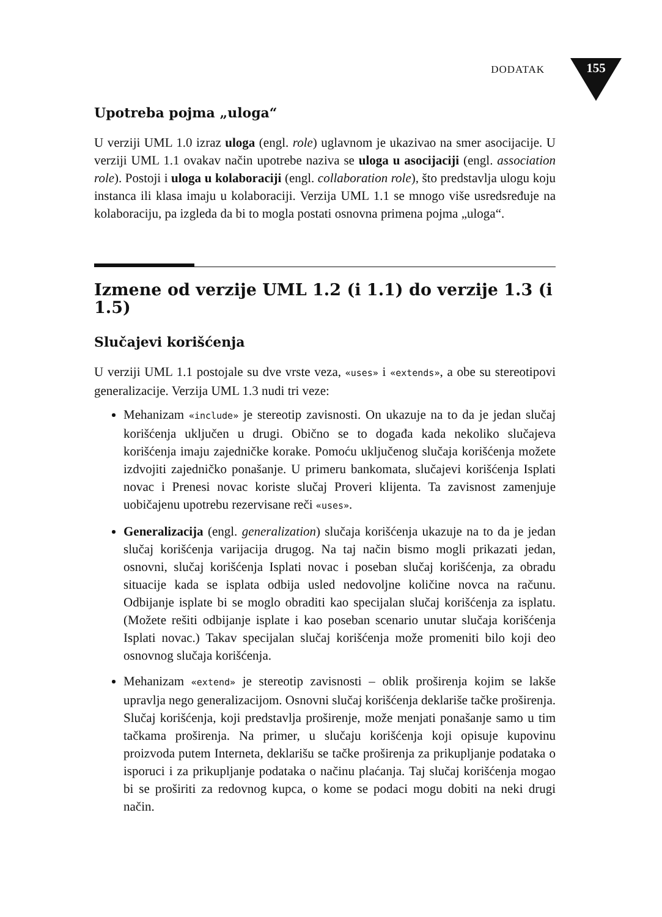DODATAK
155
Upotreba pojma „uloga“
U verziji UML 1.0 izraz uloga (engl. role) uglavnom je ukazivao na smer asocijacije. U verziji UML 1.1 ovakav način upotrebe naziva se uloga u asocijaciji (engl. association role). Postoji i uloga u kolaboraciji (engl. collaboration role), što predstavlja ulogu koju instanca ili klasa imaju u kolaboraciji. Verzija UML 1.1 se mnogo više usredsređuje na kolaboraciju, pa izgleda da bi to mogla postati osnovna primena pojma „uloga“.
Izmene od verzije UML 1.2 (i 1.1) do verzije 1.3 (i 1.5)
Slučajevi korišćenja
U verziji UML 1.1 postojale su dve vrste veza, «uses» i «extends», a obe su stereotipovi generalizacije. Verzija UML 1.3 nudi tri veze:
Mehanizam «include» je stereotip zavisnosti. On ukazuje na to da je jedan slučaj korišćenja uključen u drugi. Obično se to događa kada nekoliko slučajeva korišćenja imaju zajedničke korake. Pomoću uključenog slučaja korišćenja možete izdvojiti zajedničko ponašanje. U primeru bankomata, slučajevi korišćenja Isplati novac i Prenesi novac koriste slučaj Proveri klijenta. Ta zavisnost zamenjuje uobičajenu upotrebu rezervisane reči «uses».
Generalizacija (engl. generalization) slučaja korišćenja ukazuje na to da je jedan slučaj korišćenja varijacija drugog. Na taj način bismo mogli prikazati jedan, osnovni, slučaj korišćenja Isplati novac i poseban slučaj korišćenja, za obradu situacije kada se isplata odbija usled nedovoljne količine novca na računu. Odbijanje isplate bi se moglo obraditi kao specijalan slučaj korišćenja za isplatu. (Možete rešiti odbijanje isplate i kao poseban scenario unutar slučaja korišćenja Isplati novac.) Takav specijalan slučaj korišćenja može promeniti bilo koji deo osnovnog slučaja korišćenja.
Mehanizam «extend» je stereotip zavisnosti – oblik proširenja kojim se lakše upravlja nego generalizacijom. Osnovni slučaj korišćenja deklariše tačke proširenja. Slučaj korišćenja, koji predstavlja proširenje, može menjati ponašanje samo u tim tačkama proširenja. Na primer, u slučaju korišćenja koji opisuje kupovinu proizvoda putem Interneta, deklarišu se tačke proširenja za prikupljanje podataka o isporuci i za prikupljanje podataka o načinu plaćanja. Taj slučaj korišćenja mogao bi se proširiti za redovnog kupca, o kome se podaci mogu dobiti na neki drugi način.